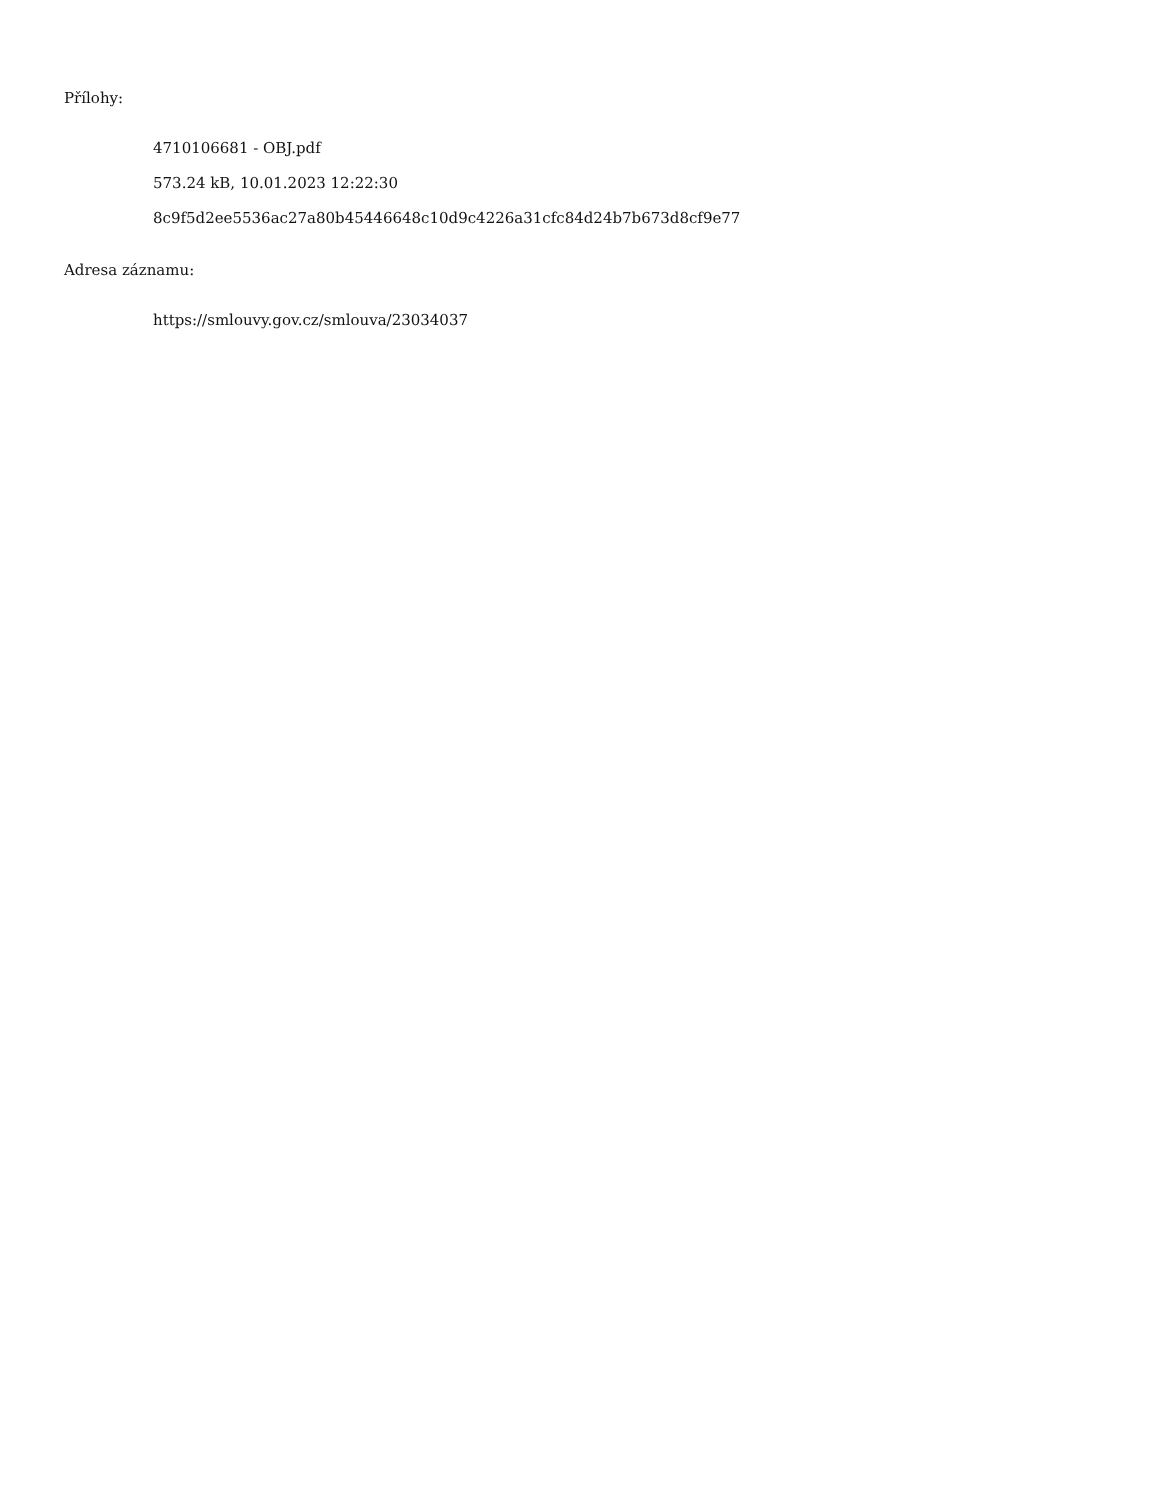Přílohy:
4710106681 - OBJ.pdf
573.24 kB, 10.01.2023 12:22:30
8c9f5d2ee5536ac27a80b45446648c10d9c4226a31cfc84d24b7b673d8cf9e77
Adresa záznamu:
https://smlouvy.gov.cz/smlouva/23034037